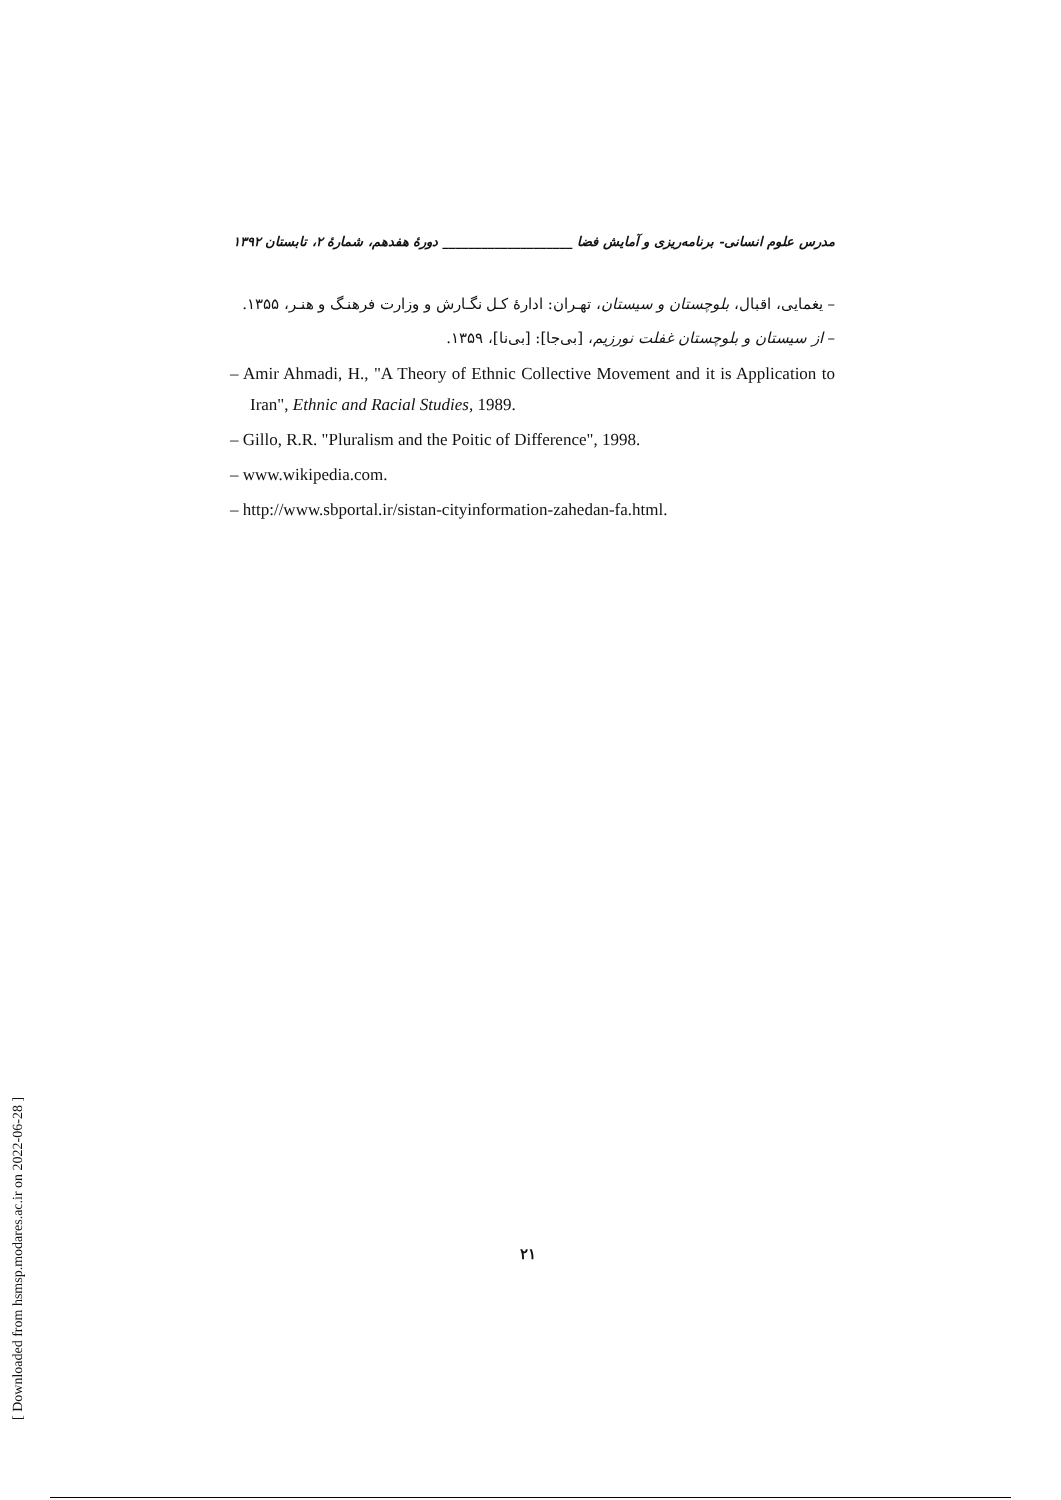مدرس علوم انسانی- برنامه‌ریزی و آمایش فضا ____________________ دورهٔ هفدهم، شمارهٔ ۲، تابستان ۱۳۹۲
– یغمایی، اقبال، بلوچستان و سیستان، تهـران: ادارهٔ کـل نگـارش و وزارت فرهنـگ و هنـر، ۱۳۵۵.
– از سیستان و بلوچستان غفلت نورزیم، [بی‌جا]: [بی‌نا]، ۱۳۵۹.
– Amir Ahmadi, H., "A Theory of Ethnic Collective Movement and it is Application to Iran", Ethnic and Racial Studies, 1989.
– Gillo, R.R. "Pluralism and the Poitic of Difference", 1998.
– www.wikipedia.com.
– http://www.sbportal.ir/sistan-cityinformation-zahedan-fa.html.
۲۱
[ Downloaded from hsmsp.modares.ac.ir on 2022-06-28 ]